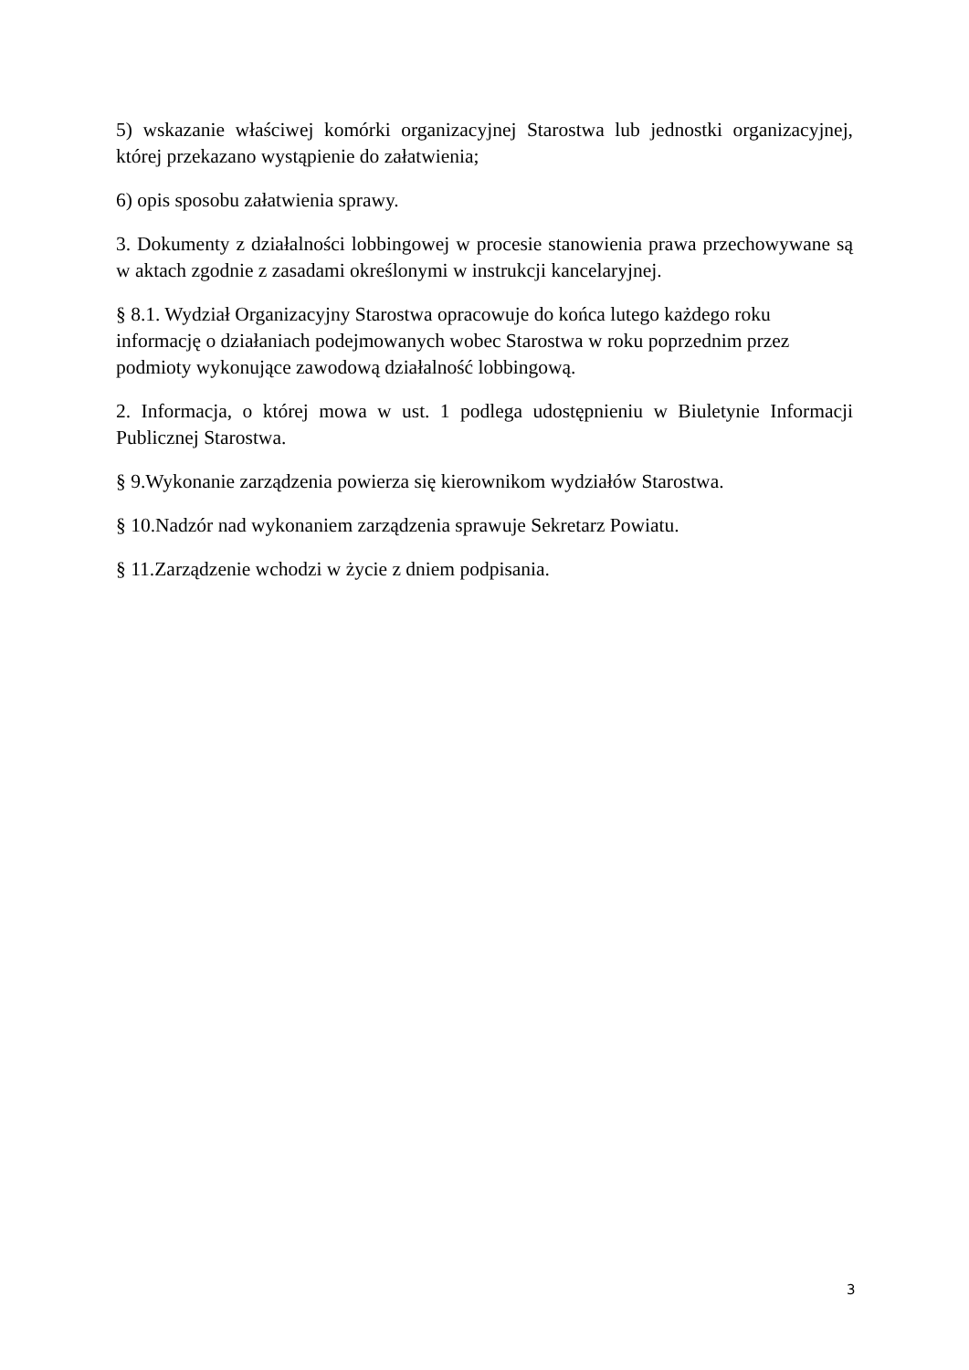5) wskazanie właściwej komórki organizacyjnej Starostwa lub jednostki organizacyjnej, której przekazano wystąpienie do załatwienia;
6) opis sposobu załatwienia sprawy.
3. Dokumenty z działalności lobbingowej w procesie stanowienia prawa przechowywane są w aktach zgodnie z zasadami określonymi w instrukcji kancelaryjnej.
§ 8.1. Wydział Organizacyjny Starostwa opracowuje do końca lutego każdego roku
informację o działaniach podejmowanych wobec Starostwa w roku poprzednim przez
podmioty wykonujące zawodową działalność lobbingową.
2. Informacja, o której mowa w ust. 1 podlega udostępnieniu w Biuletynie Informacji Publicznej Starostwa.
§ 9.Wykonanie zarządzenia powierza się kierownikom wydziałów Starostwa.
§ 10.Nadzór nad wykonaniem zarządzenia sprawuje Sekretarz Powiatu.
§ 11.Zarządzenie wchodzi w życie z dniem podpisania.
3